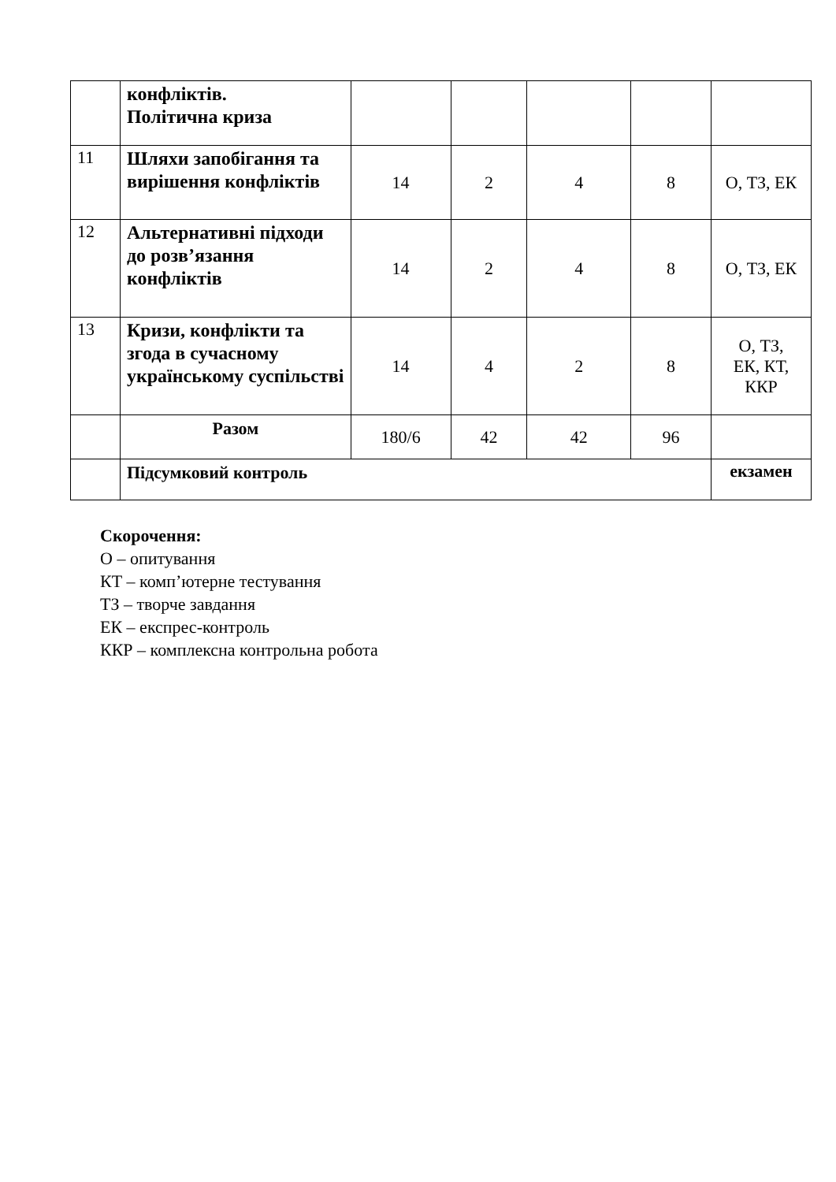| | конфліктів. Політична криза | | | | | |
| 11 | Шляхи запобігання та вирішення конфліктів | 14 | 2 | 4 | 8 | О, ТЗ, ЕК |
| 12 | Альтернативні підходи до розв’язання конфліктів | 14 | 2 | 4 | 8 | О, ТЗ, ЕК |
| 13 | Кризи, конфлікти та згода в сучасному українському суспільстві | 14 | 4 | 2 | 8 | О, ТЗ, ЕК, КТ, ККР |
| | Разом | 180/6 | 42 | 42 | 96 | |
| | Підсумковий контроль | | | | | екзамен |
Скорочення:
О – опитування
КТ – комп’ютерне тестування
ТЗ – творче завдання
ЕК – експрес-контроль
ККР – комплексна контрольна робота